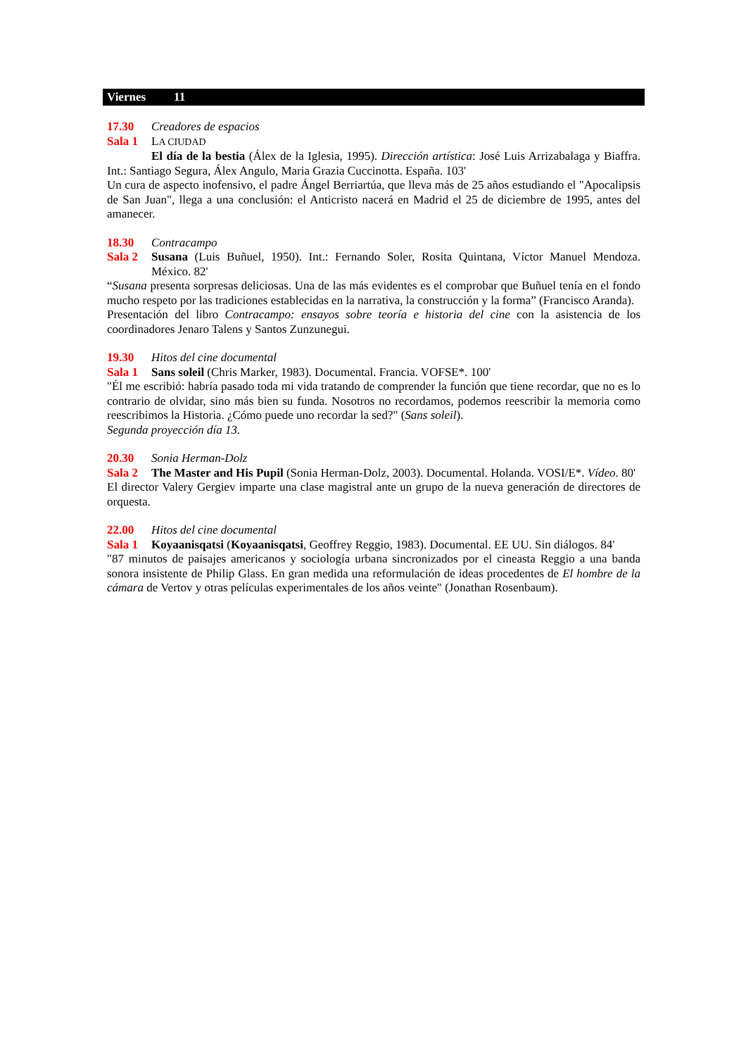Viernes 11
17.30 Creadores de espacios
Sala 1 LA CIUDAD
El día de la bestia (Álex de la Iglesia, 1995). Dirección artística: José Luis Arrizabalaga y Biaffra. Int.: Santiago Segura, Álex Angulo, Maria Grazia Cuccinotta. España. 103'
Un cura de aspecto inofensivo, el padre Ángel Berriartúa, que lleva más de 25 años estudiando el "Apocalipsis de San Juan", llega a una conclusión: el Anticristo nacerá en Madrid el 25 de diciembre de 1995, antes del amanecer.
18.30 Contracampo
Sala 2 Susana (Luis Buñuel, 1950). Int.: Fernando Soler, Rosita Quintana, Víctor Manuel Mendoza. México. 82'
“Susana presenta sorpresas deliciosas. Una de las más evidentes es el comprobar que Buñuel tenía en el fondo mucho respeto por las tradiciones establecidas en la narrativa, la construcción y la forma” (Francisco Aranda).
Presentación del libro Contracampo: ensayos sobre teoría e historia del cine con la asistencia de los coordinadores Jenaro Talens y Santos Zunzunegui.
19.30 Hitos del cine documental
Sala 1 Sans soleil (Chris Marker, 1983). Documental. Francia. VOFSE*. 100'
"Él me escribió: habría pasado toda mi vida tratando de comprender la función que tiene recordar, que no es lo contrario de olvidar, sino más bien su funda. Nosotros no recordamos, podemos reescribir la memoria como reescribimos la Historia. ¿Cómo puede uno recordar la sed?" (Sans soleil).
Segunda proyección día 13.
20.30 Sonia Herman-Dolz
Sala 2 The Master and His Pupil (Sonia Herman-Dolz, 2003). Documental. Holanda. VOSI/E*. Vídeo. 80'
El director Valery Gergiev imparte una clase magistral ante un grupo de la nueva generación de directores de orquesta.
22.00 Hitos del cine documental
Sala 1 Koyaanisqatsi (Koyaanisqatsi, Geoffrey Reggio, 1983). Documental. EE UU. Sin diálogos. 84'
"87 minutos de paisajes americanos y sociología urbana sincronizados por el cineasta Reggio a una banda sonora insistente de Philip Glass. En gran medida una reformulación de ideas procedentes de El hombre de la cámara de Vertov y otras películas experimentales de los años veinte" (Jonathan Rosenbaum).